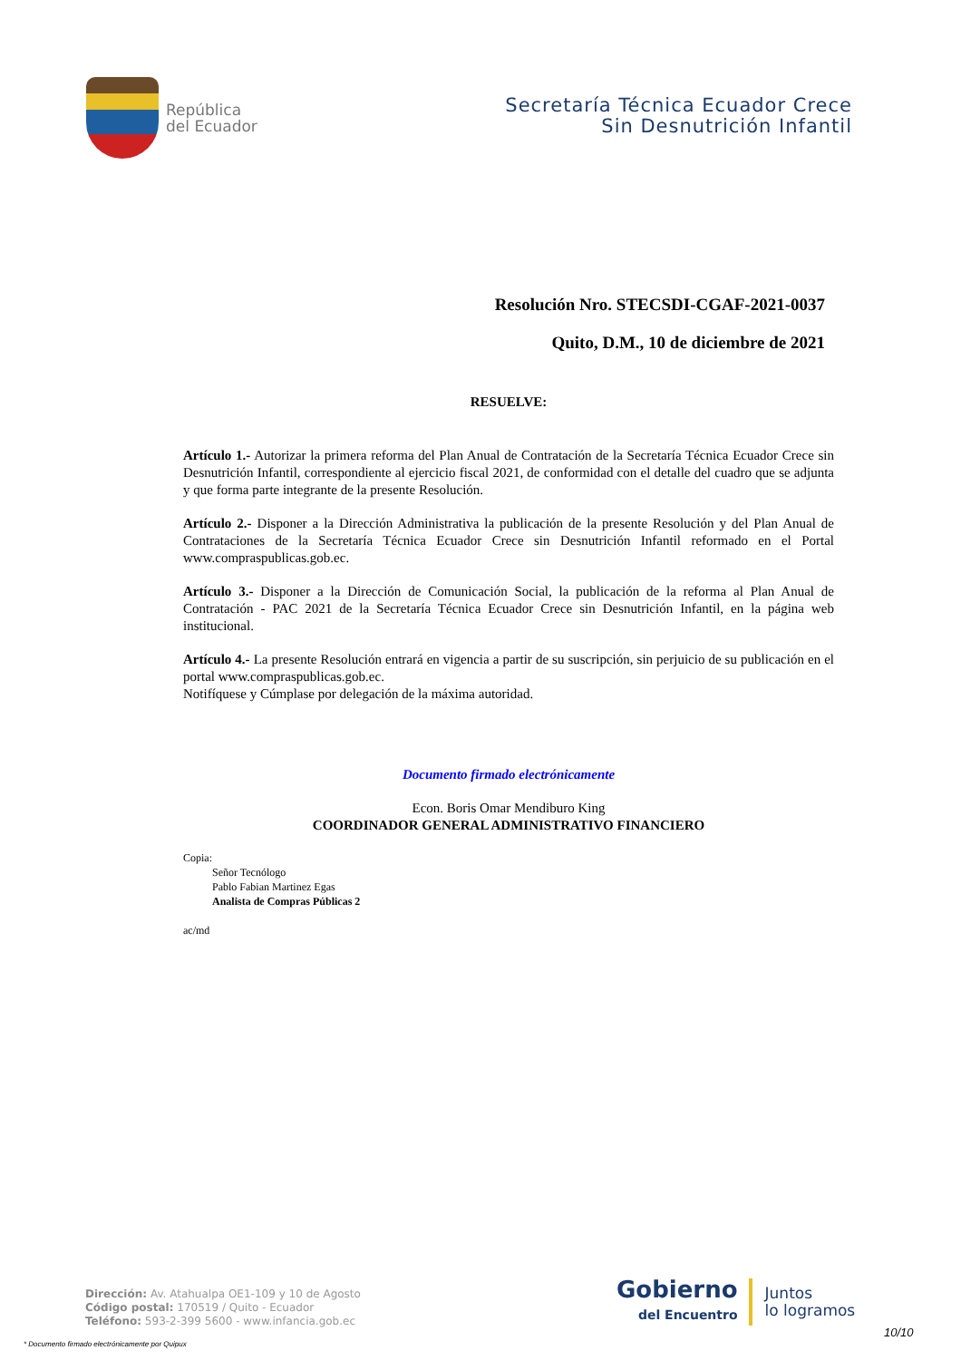República
del Ecuador
Secretaría Técnica Ecuador Crece
Sin Desnutrición Infantil
Resolución Nro. STECSDI-CGAF-2021-0037
Quito, D.M., 10 de diciembre de 2021
RESUELVE:
Artículo 1.- Autorizar la primera reforma del Plan Anual de Contratación de la Secretaría Técnica Ecuador Crece sin Desnutrición Infantil, correspondiente al ejercicio fiscal 2021, de conformidad con el detalle del cuadro que se adjunta y que forma parte integrante de la presente Resolución.
Artículo 2.- Disponer a la Dirección Administrativa la publicación de la presente Resolución y del Plan Anual de Contrataciones de la Secretaría Técnica Ecuador Crece sin Desnutrición Infantil reformado en el Portal www.compraspublicas.gob.ec.
Artículo 3.- Disponer a la Dirección de Comunicación Social, la publicación de la reforma al Plan Anual de Contratación - PAC 2021 de la Secretaría Técnica Ecuador Crece sin Desnutrición Infantil, en la página web institucional.
Artículo 4.- La presente Resolución entrará en vigencia a partir de su suscripción, sin perjuicio de su publicación en el portal www.compraspublicas.gob.ec.
Notifíquese y Cúmplase por delegación de la máxima autoridad.
Documento firmado electrónicamente
Econ. Boris Omar Mendiburo King
COORDINADOR GENERAL ADMINISTRATIVO FINANCIERO
Copia:
Señor Tecnólogo
Pablo Fabian Martinez Egas
Analista de Compras Públicas 2
ac/md
Dirección: Av. Atahualpa OE1-109 y 10 de Agosto
Código postal: 170519 / Quito - Ecuador
Teléfono: 593-2-399 5600 - www.infancia.gob.ec
* Documento firmado electrónicamente por Quipux
Gobierno
del Encuentro
Juntos
lo logramos
10/10